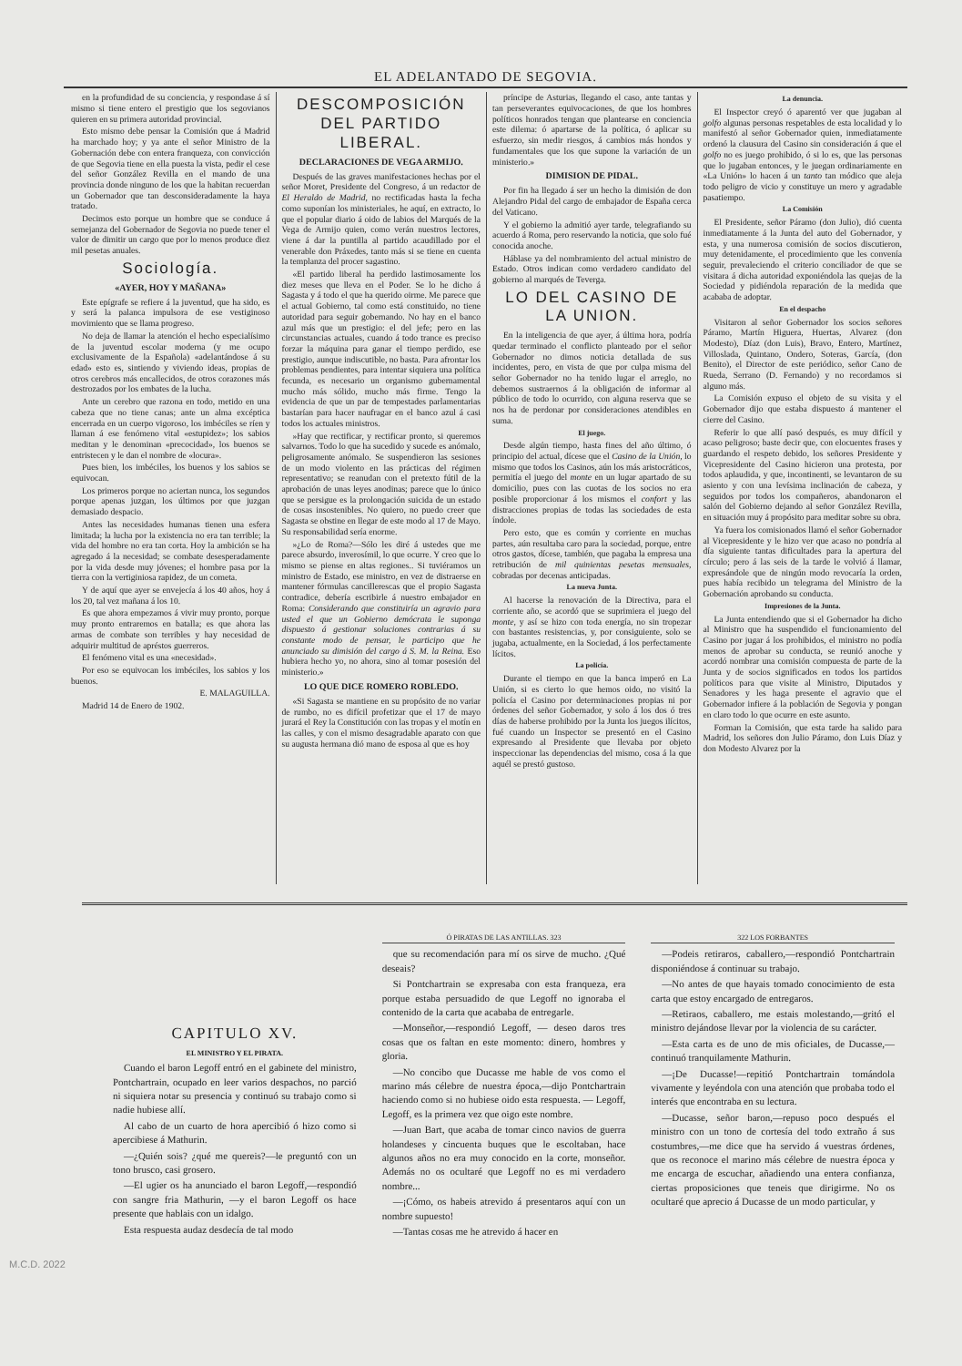EL ADELANTADO DE SEGOVIA.
en la profundidad de su conciencia, y respondase á sí mismo si tiene entero el prestigio que los segovianos quieren en su primera autoridad provincial.
Esto mismo debe pensar la Comisión que á Madrid ha marchado hoy; y ya ante el señor Ministro de la Gobernación debe con entera franqueza, con convicción de que Segovia tiene en ella puesta la vista, pedir el cese del señor González Revilla en el mando de una provincia donde ninguno de los que la habitan recuerdan un Gobernador que tan desconsideradamente la haya tratado.
Decimos esto porque un hombre que se conduce á semejanza del Gobernador de Segovia no puede tener el valor de dimitir un cargo que por lo menos produce diez mil pesetas anuales.
Sociología.
«AYER, HOY Y MAÑANA»
Este epígrafe se refiere á la juventud, que ha sido, es y será la palanca impulsora de ese vestiginoso movimiento que se llama progreso.
No deja de llamar la atención el hecho especialísimo de la juventud escolar moderna (y me ocupo exclusivamente de la Española) «adelantándose á su edad» esto es, sintiendo y viviendo ideas, propias de otros cerebros más encallecidos, de otros corazones más destrozados por los embates de la lucha.
Ante un cerebro que razona en todo, metido en una cabeza que no tiene canas; ante un alma excéptica encerrada en un cuerpo vigoroso, los imbéciles se ríen y llaman á ese fenómeno vital «estupidez»; los sabios meditan y le denominan «precocidad», los buenos se entristecen y le dan el nombre de «locura».
Pues bien, los imbéciles, los buenos y los sabios se equivocan.
Los primeros porque no aciertan nunca, los segundos porque apenas juzgan, los últimos por que juzgan demasiado despacio.
Antes las necesidades humanas tienen una esfera limitada; la lucha por la existencia no era tan terrible; la vida del hombre no era tan corta. Hoy la ambición se ha agregado á la necesidad; se combate desesperadamente por la vida desde muy jóvenes; el hombre pasa por la tierra con la vertiginiosa rapidez, de un cometa.
Y de aquí que ayer se envejecía á los 40 años, hoy á los 20, tal vez mañana á los 10.
Es que ahora empezamos á vivir muy pronto, porque muy pronto entraremos en batalla; es que ahora las armas de combate son terribles y hay necesidad de adquirir multitud de apréstos guerreros.
El fenómeno vital es una «necesidad».
Por eso se equivocan los imbéciles, los sabios y los buenos.
E. MALAGUILLA.
Madrid 14 de Enero de 1902.
DESCOMPOSICIÓN
DEL PARTIDO LIBERAL.
DECLARACIONES DE VEGA ARMIJO.
Después de las graves manifestaciones hechas por el señor Moret, Presidente del Congreso, á un redactor de El Heraldo de Madrid, no rectificadas hasta la fecha como suponían los ministeriales, he aquí, en extracto, lo que el popular diario á oido de labios del Marqués de la Vega de Armijo quien, como verán nuestros lectores, viene á dar la puntilla al partido acaudillado por el venerable don Práxedes, tanto más si se tiene en cuenta la templanza del procer sagastino.
«El partido liberal ha perdido lastimosamente los diez meses que lleva en el Poder. Se lo he dicho á Sagasta y á todo el que ha querido oirme. Me parece que el actual Gobierno, tal como está constituido, no tiene autoridad para seguir gobernando. No hay en el banco azul más que un prestigio: el del jefe; pero en las circunstancias actuales, cuando á todo trance es preciso forzar la máquina para ganar el tiempo perdido, ese prestigio, aunque indiscutible, no basta. Para afrontar los problemas pendientes, para intentar siquiera una política fecunda, es necesario un organismo gubernamental mucho más sólido, mucho más firme. Tengo la evidencia de que un par de tempestades parlamentarias bastarían para hacer naufragar en el banco azul á casi todos los actuales ministros.
»Hay que rectificar, y rectificar pronto, si queremos salvarnos. Todo lo que ha sucedido y sucede es anómalo, peligrosamente anómalo. Se suspendieron las sesiones de un modo violento en las prácticas del régimen representativo; se reanudan con el pretexto fútil de la aprobación de unas leyes anodinas; parece que lo único que se persigue es la prolongación suicida de un estado de cosas insostenibles. No quiero, no puedo creer que Sagasta se obstine en llegar de este modo al 17 de Mayo. Su responsabilidad sería enorme.
»¿Lo de Roma?—Sólo les diré á ustedes que me parece absurdo, inverosímil, lo que ocurre. Y creo que lo mismo se piense en altas regiones.. Si tuviéramos un ministro de Estado, ese ministro, en vez de distraerse en mantener fórmulas cancillerescas que el propio Sagasta contradice, debería escribirle á nuestro embajador en Roma: Considerando que constituiría un agravio para usted el que un Gobierno demócrata le suponga dispuesto á gestionar soluciones contrarias á su constante modo de pensar, le participo que he anunciado su dimisión del cargo á S. M. la Reina. Eso hubiera hecho yo, no ahora, sino al tomar posesión del ministerio.»
LO QUE DICE ROMERO ROBLEDO.
«Si Sagasta se mantiene en su propósito de no variar de rumbo, no es difícil profetizar que el 17 de mayo jurará el Rey la Constitución con las tropas y el motín en las calles, y con el mismo desagradable aparato con que su augusta hermana dió mano de esposa al que es hoy
príncipe de Asturias, llegando el caso, ante tantas y tan perseverantes equivocaciones, de que los hombres políticos honrados tengan que plantearse en conciencia este dilema: ó apartarse de la política, ó aplicar su esfuerzo, sin medir riesgos, á cambios más hondos y fundamentales que los que supone la variación de un ministerio.»
DIMISION DE PIDAL.
Por fin ha llegado á ser un hecho la dimisión de don Alejandro Pidal del cargo de embajador de España cerca del Vaticano.
Y el gobierno la admitió ayer tarde, telegrafiando su acuerdo á Roma, pero reservando la noticia, que solo fué conocida anoche.
Háblase ya del nombramiento del actual ministro de Estado. Otros indican como verdadero candidato del gobierno al marqués de Teverga.
LO DEL CASINO DE LA UNION.
En la inteligencia de que ayer, á última hora, podría quedar terminado el conflicto planteado por el señor Gobernador no dimos noticia detallada de sus incidentes, pero, en vista de que por culpa misma del señor Gobernador no ha tenido lugar el arreglo, no debemos sustraernos á la obligación de informar al público de todo lo ocurrido, con alguna reserva que se nos ha de perdonar por consideraciones atendibles en suma.
El juego.
Desde algún tiempo, hasta fines del año último, ó principio del actual, dícese que el Casino de la Unión, lo mismo que todos los Casinos, aún los más aristocráticos, permitía el juego del monte en un lugar apartado de su domicilio, pues con las cuotas de los socios no era posible proporcionar á los mismos el confort y las distracciones propias de todas las sociedades de esta índole.
Pero esto, que es común y corriente en muchas partes, aún resultaba caro para la sociedad, porque, entre otros gastos, dícese, también, que pagaba la empresa una retribución de mil quinientas pesetas mensuales, cobradas por decenas anticipadas.
La nueva Junta.
Al hacerse la renovación de la Directiva, para el corriente año, se acordó que se suprimiera el juego del monte, y así se hizo con toda energía, no sin tropezar con bastantes resistencias, y, por consiguiente, solo se jugaba, actualmente, en la Sociedad, á los perfectamente lícitos.
La policía.
Durante el tiempo en que la banca imperó en La Unión, si es cierto lo que hemos oido, no visitó la policía el Casino por determinaciones propias ni por órdenes del señor Gobernador, y solo á los dos ó tres días de haberse prohibido por la Junta los juegos ilícitos, fué cuando un Inspector se presentó en el Casino expresando al Presidente que llevaba por objeto inspeccionar las dependencias del mismo, cosa á la que aquél se prestó gustoso.
La denuncia.
El Inspector creyó ó aparentó ver que jugaban al golfo algunas personas respetables de esta localidad y lo manifestó al señor Gobernador quien, inmediatamente ordenó la clausura del Casino sin consideración á que el golfo no es juego prohibido, ó si lo es, que las personas que lo jugaban entonces, y le juegan ordinariamente en «La Unión» lo hacen á un tanto tan módico que aleja todo peligro de vicio y constituye un mero y agradable pasatiempo.
La Comisión
El Presidente, señor Páramo (don Julio), dió cuenta inmediatamente á la Junta del auto del Gobernador, y esta, y una numerosa comisión de socios discutieron, muy detenidamente, el procedimiento que les convenía seguir, prevaleciendo el criterio conciliador de que se visitara á dicha autoridad exponiéndola las quejas de la Sociedad y pidiéndola reparación de la medida que acababa de adoptar.
En el despacho
Visitaron al señor Gobernador los socios señores Páramo, Martín Higuera, Huertas, Alvarez (don Modesto), Díaz (don Luis), Bravo, Entero, Martínez, Villoslada, Quintano, Ondero, Soteras, García, (don Benito), el Director de este periódico, señor Cano de Rueda, Serrano (D. Fernando) y no recordamos si alguno más.
La Comisión expuso el objeto de su visita y el Gobernador dijo que estaba dispuesto á mantener el cierre del Casino.
Referir lo que allí pasó después, es muy difícil y acaso peligroso; baste decir que, con elocuentes frases y guardando el respeto debido, los señores Presidente y Vicepresidente del Casino hicieron una protesta, por todos aplaudida, y que, incontinenti, se levantaron de su asiento y con una levísima inclinación de cabeza, y seguidos por todos los compañeros, abandonaron el salón del Gobierno dejando al señor González Revilla, en situación muy á propósito para meditar sobre su obra.
Ya fuera los comisionados llamó el señor Gobernador al Vicepresidente y le hizo ver que acaso no pondría al día siguiente tantas dificultades para la apertura del círculo; pero á las seis de la tarde le volvió á llamar, expresándole que de ningún modo revocaría la orden, pues había recibido un telegrama del Ministro de la Gobernación aprobando su conducta.
Impresiones de la Junta.
La Junta entendiendo que si el Gobernador ha dicho al Ministro que ha suspendido el funcionamiento del Casino por jugar á los prohibidos, el ministro no podía menos de aprobar su conducta, se reunió anoche y acordó nombrar una comisión compuesta de parte de la Junta y de socios significados en todos los partidos políticos para que visite al Ministro, Diputados y Senadores y les haga presente el agravio que el Gobernador infiere á la población de Segovia y pongan en claro todo lo que ocurre en este asunto.
Forman la Comisión, que esta tarde ha salido para Madrid, los señores don Julio Páramo, don Luis Díaz y don Modesto Alvarez por la
CAPITULO XV.
EL MINISTRO Y EL PIRATA.
Cuando el baron Legoff entró en el gabinete del ministro, Pontchartrain, ocupado en leer varios despachos, no parció ni siquiera notar su presencia y continuó su trabajo como si nadie hubiese allí.
Al cabo de un cuarto de hora apercibió ó hizo como si apercibiese á Mathurin.
—¿Quién sois? ¿qué me quereis?—le preguntó con un tono brusco, casi grosero.
—El ugier os ha anunciado el baron Legoff,—respondió con sangre fria Mathurin, —y el baron Legoff os hace presente que hablais con un idalgo.
Esta respuesta audaz desdecía de tal modo
Ó PIRATAS DE LAS ANTILLAS. 323
que su recomendación para mí os sirve de mucho. ¿Qué deseais?
Si Pontchartrain se expresaba con esta franqueza, era porque estaba persuadido de que Legoff no ignoraba el contenido de la carta que acababa de entregarle.
—Monseñor,—respondió Legoff, — deseo daros tres cosas que os faltan en este momento: dinero, hombres y gloria.
—No concibo que Ducasse me hable de vos como el marino más célebre de nuestra época,—dijo Pontchartrain haciendo como si no hubiese oido esta respuesta. — Legoff, Legoff, es la primera vez que oigo este nombre.
—Juan Bart, que acaba de tomar cinco navios de guerra holandeses y cincuenta buques que le escoltaban, hace algunos años no era muy conocido en la corte, monseñor. Además no os ocultaré que Legoff no es mi verdadero nombre...
—¡Cómo, os habeis atrevido á presentaros aquí con un nombre supuesto!
—Tantas cosas me he atrevido á hacer en
322 LOS FORBANTES
—Podeis retiraros, caballero,—respondió Pontchartrain disponiéndose á continuar su trabajo.
—No antes de que hayais tomado conocimiento de esta carta que estoy encargado de entregaros.
—Retiraos, caballero, me estais molestando,—gritó el ministro dejándose llevar por la violencia de su carácter.
—Esta carta es de uno de mis oficiales, de Ducasse,—continuó tranquilamente Mathurin.
—¡De Ducasse!—repitió Pontchartrain tomándola vivamente y leyéndola con una atención que probaba todo el interés que encontraba en su lectura.
—Ducasse, señor baron,—repuso poco después el ministro con un tono de cortesía del todo extraño á sus costumbres,—me dice que ha servido á vuestras órdenes, que os reconoce el marino más célebre de nuestra época y me encarga de escuchar, añadiendo una entera confianza, ciertas proposiciones que teneis que dirigirme. No os ocultaré que aprecio á Ducasse de un modo particular, y
M.C.D. 2022